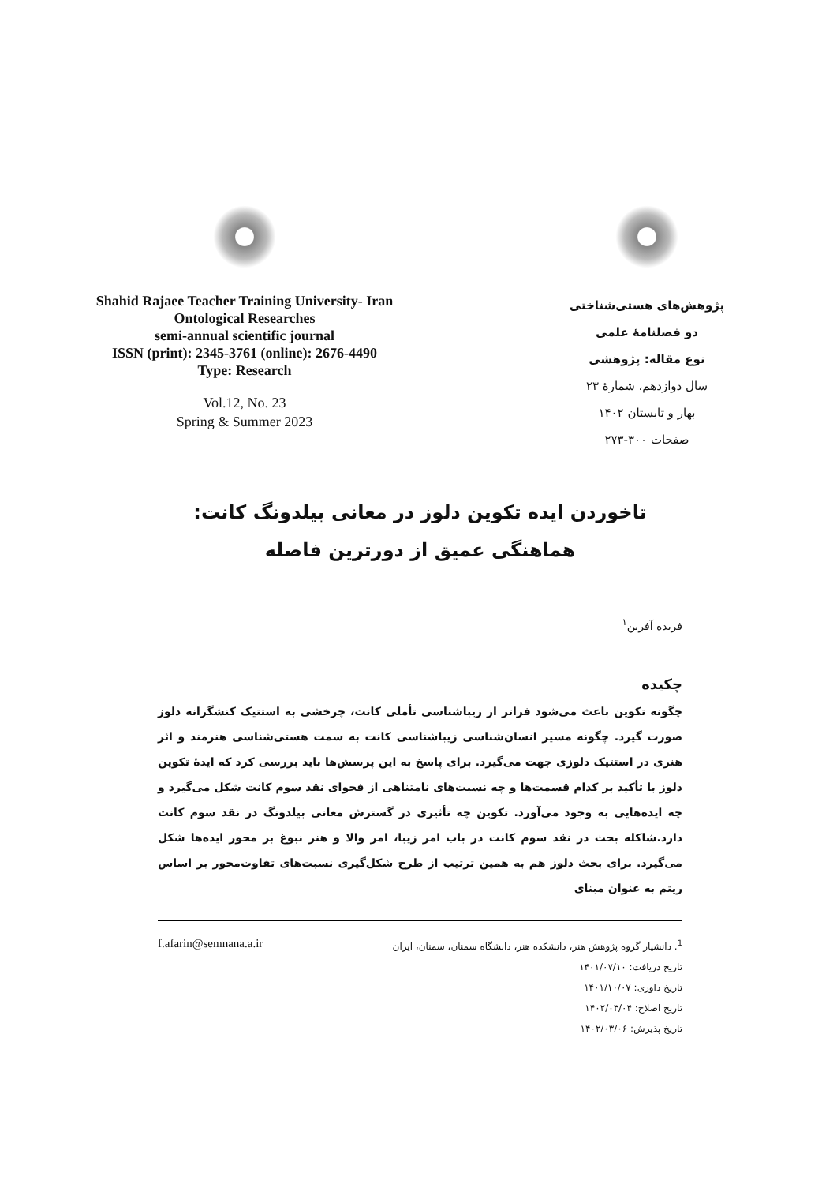Shahid Rajaee Teacher Training University- Iran
Ontological Researches
semi-annual scientific journal
ISSN (print): 2345-3761 (online): 2676-4490
Type: Research
Vol.12, No. 23
Spring & Summer 2023
پژوهش‌های هستی‌شناختی
دو فصلنامۀ علمی
نوع مقاله: پژوهشی
سال دوازدهم، شمارۀ ۲۳
بهار و تابستان ۱۴۰۲
صفحات ۳۰۰-۲۷۳
تاخوردن ایده تکوین دلوز در معانی بیلدونگ کانت: هماهنگی عمیق از دورترین فاصله
فریده آفرین<sup>۱</sup>
چکیده
چگونه تکوین باعث می‌شود فراتر از زیباشناسی تأملی کانت، چرخشی به استتیک کنشگرانه دلوز صورت گیرد. چگونه مسیر انسان‌شناسی زیباشناسی کانت به سمت هستی‌شناسی هنرمند و اثر هنری در استتیک دلوزی جهت می‌گیرد. برای پاسخ به این پرسش‌ها باید بررسی کرد که ایدۀ تکوین دلوز با تأکید بر کدام قسمت‌ها و چه نسبت‌های نامتناهی از فحوای نقد سوم کانت شکل می‌گیرد و چه ایده‌هایی به وجود می‌آورد. تکوین چه تأثیری در گسترش معانی بیلدونگ در نقد سوم کانت دارد.شاکله بحث در نقد سوم کانت در باب امر زیبا، امر والا و هنر نبوغ بر محور ایده‌ها شکل می‌گیرد. برای بحث دلوز هم به همین ترتیب از طرح شکل‌گیری نسبت‌های تفاوت‌محور بر اساس ریتم به عنوان مبنای
<sup>1</sup>. دانشیار گروه پژوهش هنر، دانشکده هنر، دانشگاه سمنان، سمنان، ایران f.afarin@semnana.a.ir
تاریخ دریافت: ۱۴۰۱/۰۷/۱۰
تاریخ داوری: ۱۴۰۱/۱۰/۰۷
تاریخ اصلاح: ۱۴۰۲/۰۳/۰۴
تاریخ پذیرش: ۱۴۰۲/۰۳/۰۶